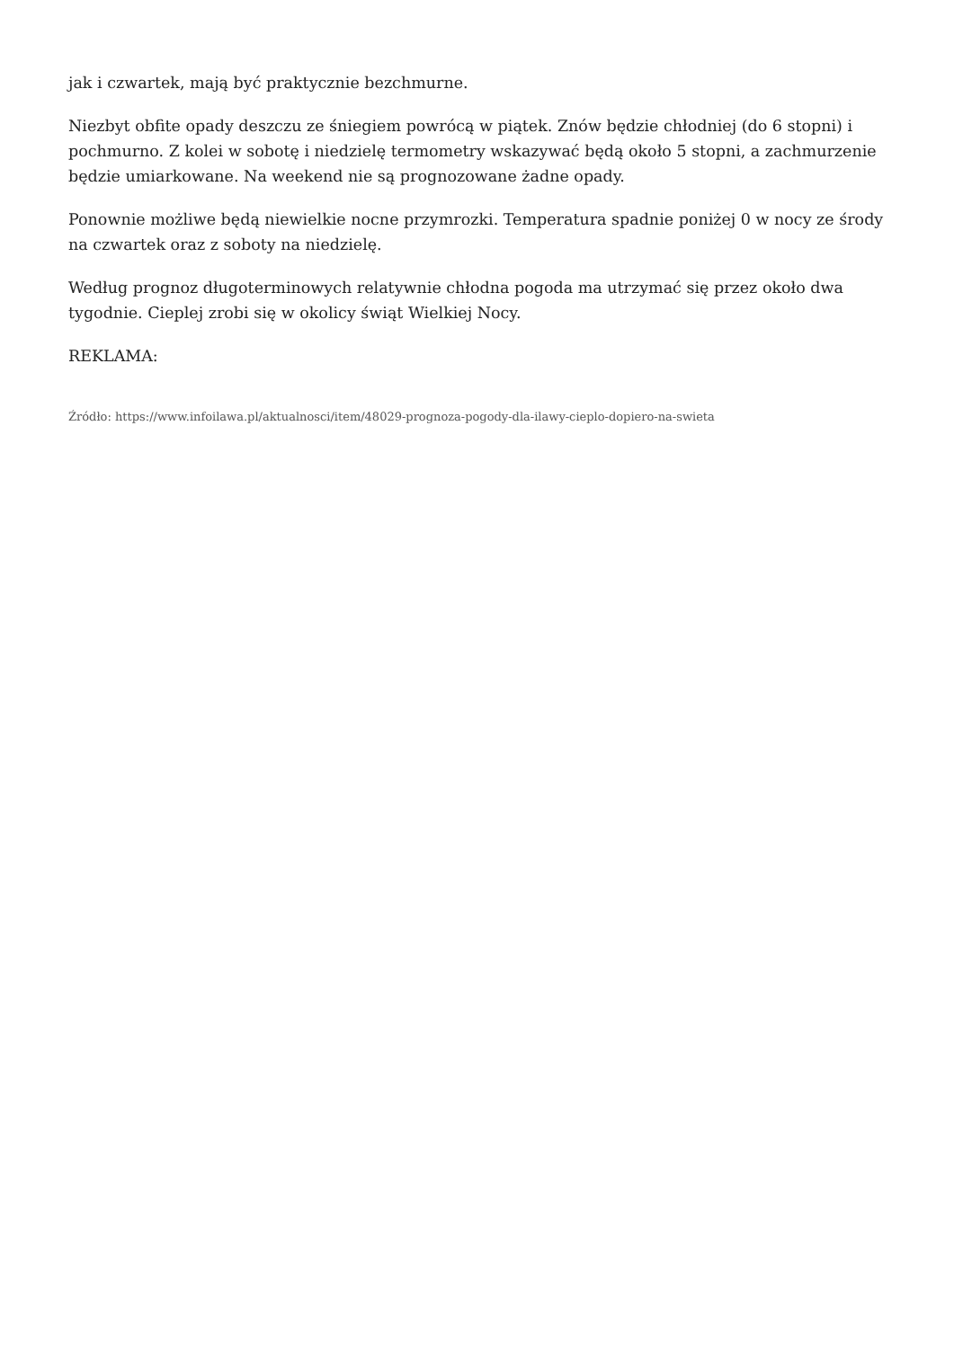jak i czwartek, mają być praktycznie bezchmurne.
Niezbyt obfite opady deszczu ze śniegiem powrócą w piątek. Znów będzie chłodniej (do 6 stopni) i pochmurno. Z kolei w sobotę i niedzielę termometry wskazywać będą około 5 stopni, a zachmurzenie będzie umiarkowane. Na weekend nie są prognozowane żadne opady.
Ponownie możliwe będą niewielkie nocne przymrozki. Temperatura spadnie poniżej 0 w nocy ze środy na czwartek oraz z soboty na niedzielę.
Według prognoz długoterminowych relatywnie chłodna pogoda ma utrzymać się przez około dwa tygodnie. Cieplej zrobi się w okolicy świąt Wielkiej Nocy.
REKLAMA:
Źródło: https://www.infoilawa.pl/aktualnosci/item/48029-prognoza-pogody-dla-ilawy-cieplo-dopiero-na-swieta